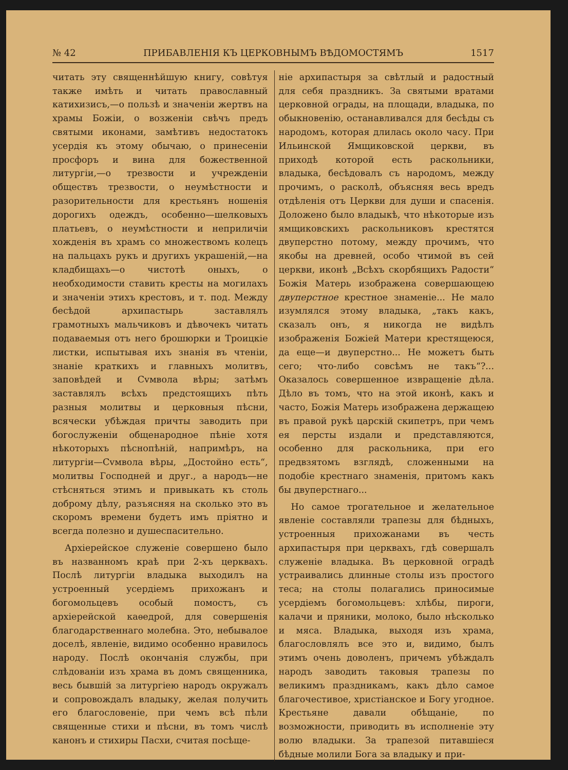№ 42 ПРИБАВЛЕНІЯ КЪ ЦЕРКОВНЫМЪ ВѢДОМОСТЯМЪ 1517
читать эту священнѣйшую книгу, совѣтуя также имѣть и читать православный катихизисъ,—о пользѣ и значеніи жертвъ на храмы Божіи, о возженіи свѣчъ предъ святыми иконами, замѣтивъ недостатокъ усердія къ этому обычаю, о принесеніи просфоръ и вина для божественной литургіи,—о трезвости и учрежденіи обществъ трезвости, о неумѣстности и разорительности для крестьянъ ношенія дорогихъ одеждъ, особенно—шелковыхъ платьевъ, о неумѣстности и неприличіи хожденія въ храмъ со множествомъ колецъ на пальцахъ рукъ и другихъ украшеній,—на кладбищахъ—о чистотѣ оныхъ, о необходимости ставить кресты на могилахъ и значеніи этихъ крестовъ, и т. под. Между бесѣдой архипастырь заставлялъ грамотныхъ мальчиковъ и дѣвочекъ читать подаваемыя отъ него брошюрки и Троицкіе листки, испытывая ихъ знанія въ чтеніи, знаніе краткихъ и главныхъ молитвъ, заповѣдей и Сvмвола вѣры; затѣмъ заставлялъ всѣхъ предстоящихъ пѣть разныя молитвы и церковныя пѣсни, всячески убѣждая причты заводить при богослуженіи общенародное пѣніе хотя нѣкоторыхъ пѣснопѣній, напримѣръ, на литургіи—Сvмвола вѣры, „Достойно есть“, молитвы Господней и друг., а народъ—не стѣсняться этимъ и привыкать къ столь доброму дѣлу, разъясняя на сколько это въ скоромъ времени будетъ имъ пріятно и всегда полезно и душеспасительно.
Архіерейское служеніе совершено было въ названномъ краѣ при 2-хъ церквахъ. Послѣ литургіи владыка выходилъ на устроенный усердіемъ прихожанъ и богомольцевъ особый помостъ, съ архіерейской каѳедрой, для совершенія благодарственнаго молебна. Это, небывалое доселѣ, явленіе, видимо особенно нравилось народу. Послѣ окончанія службы, при слѣдованіи изъ храма въ домъ священника, весь бывшій за литургіею народъ окружалъ и сопровождалъ владыку, желая получить его благословеніе, при чемъ всѣ пѣли священные стихи и пѣсни, въ томъ числѣ канонъ и стихиры Пасхи, считая посѣще-
ніе архипастыря за свѣтлый и радостный для себя праздникъ. За святыми вратами церковной ограды, на площади, владыка, по обыкновенію, останавливался для бесѣды съ народомъ, которая длилась около часу. При Ильинской Ямщиковской церкви, въ приходѣ которой есть раскольники, владыка, бесѣдовалъ съ народомъ, между прочимъ, о расколѣ, объясняя весь вредъ отдѣленія отъ Церкви для души и спасенія. Доложено было владыкѣ, что нѣкоторые изъ ямщиковскихъ раскольниковъ крестятся двуперстно потому, между прочимъ, что якобы на древней, особо чтимой въ сей церкви, иконѣ „Всѣхъ скорбящихъ Радости“ Божія Матерь изображена совершающею двуперстное крестное знаменіе... Не мало изумлялся этому владыка, „такъ какъ, сказалъ онъ, я никогда не видѣлъ изображенія Божіей Матери крестящеюся, да еще—и двуперстно... Не можетъ быть сего; что-либо совсѣмъ не такъ“?... Оказалось совершенное извращеніе дѣла. Дѣло въ томъ, что на этой иконѣ, какъ и часто, Божія Матерь изображена держащею въ правой рукѣ царскій скипетръ, при чемъ ея персты издали и представляются, особенно для раскольника, при его предвзятомъ взглядѣ, сложенными на подобіе крестнаго знаменія, притомъ какъ бы двуперстнаго...
Но самое трогательное и желательное явленіе составляли трапезы для бѣдныхъ, устроенныя прихожанами въ честь архипастыря при церквахъ, гдѣ совершалъ служеніе владыка. Въ церковной оградѣ устраивались длинные столы изъ простого теса; на столы полагались приносимые усердіемъ богомольцевъ: хлѣбы, пироги, калачи и пряники, молоко, было нѣсколько и мяса. Владыка, выходя изъ храма, благословлялъ все это и, видимо, былъ этимъ очень доволенъ, причемъ убѣждалъ народъ заводить таковыя трапезы по великимъ праздникамъ, какъ дѣло самое благочестивое, христіанское и Богу угодное. Крестьяне давали обѣщаніе, по возможности, приводить въ исполненіе эту волю владыки. За трапезой питавшіеся бѣдные молили Бога за владыку и при-